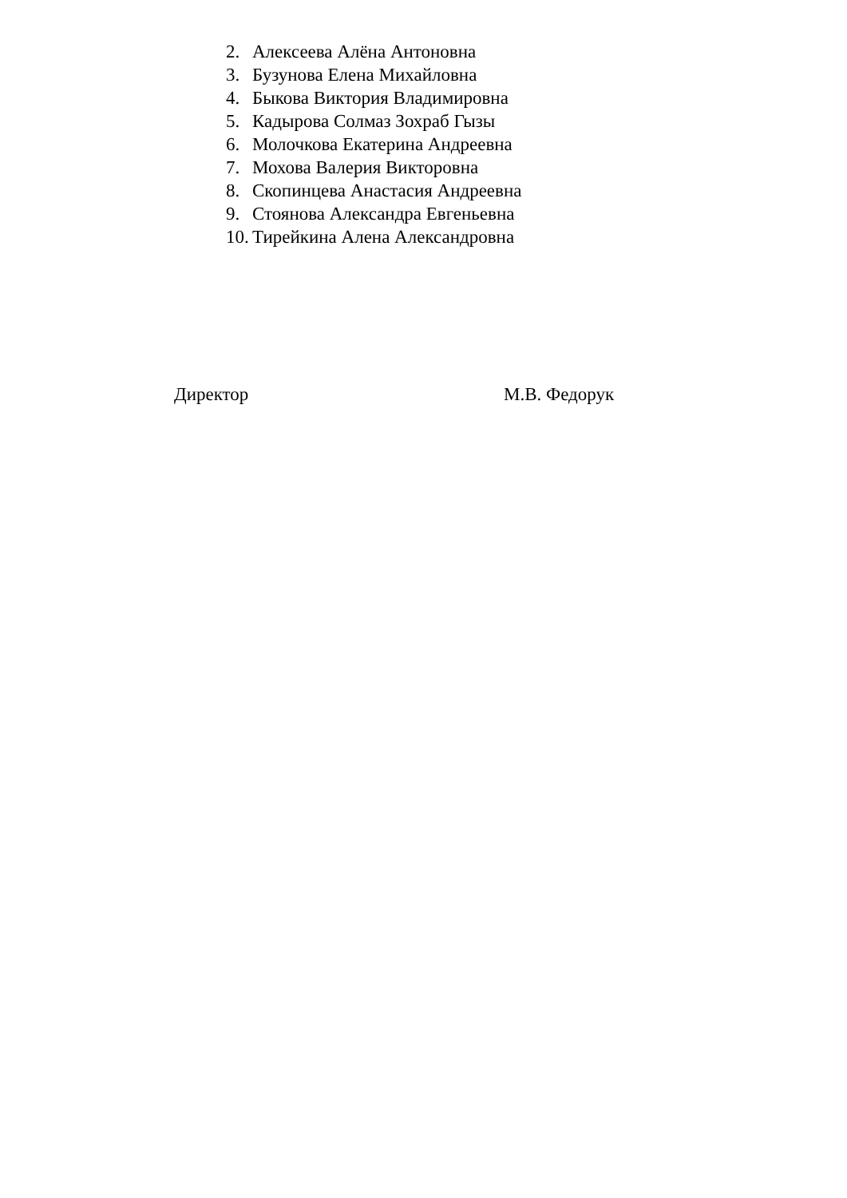2. Алексеева Алёна Антоновна
3. Бузунова Елена Михайловна
4. Быкова Виктория Владимировна
5. Кадырова Солмаз Зохраб Гызы
6. Молочкова Екатерина Андреевна
7. Мохова Валерия Викторовна
8. Скопинцева Анастасия Андреевна
9. Стоянова Александра Евгеньевна
10. Тирейкина Алена Александровна
Директор М.В. Федорук